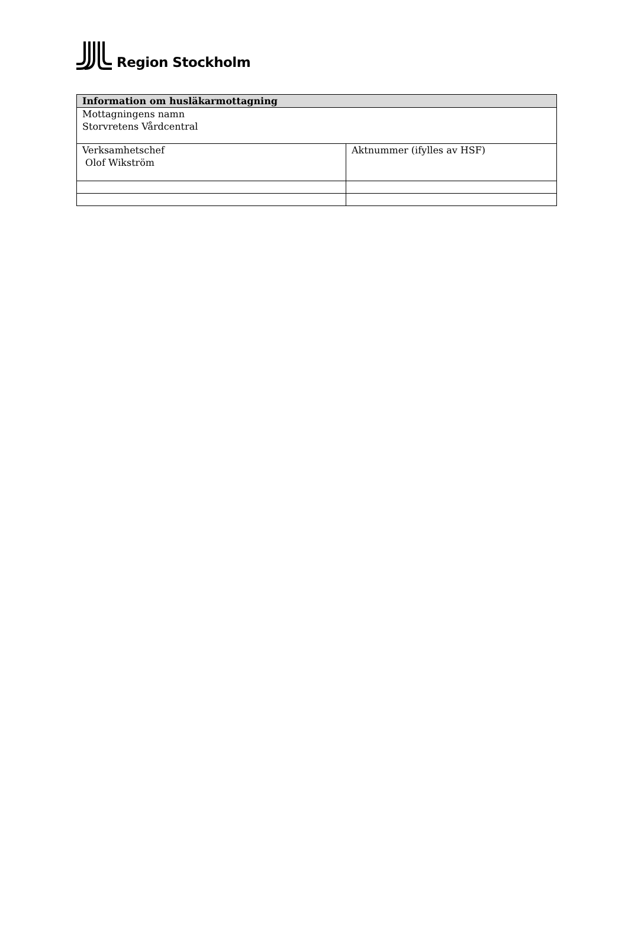Region Stockholm
| Information om husläkarmottagning | |
| --- | --- |
| Mottagningens namn Storvretens Vårdcentral | |
| Verksamhetschef Olof Wikström | Aktnummer (ifylles av HSF) |